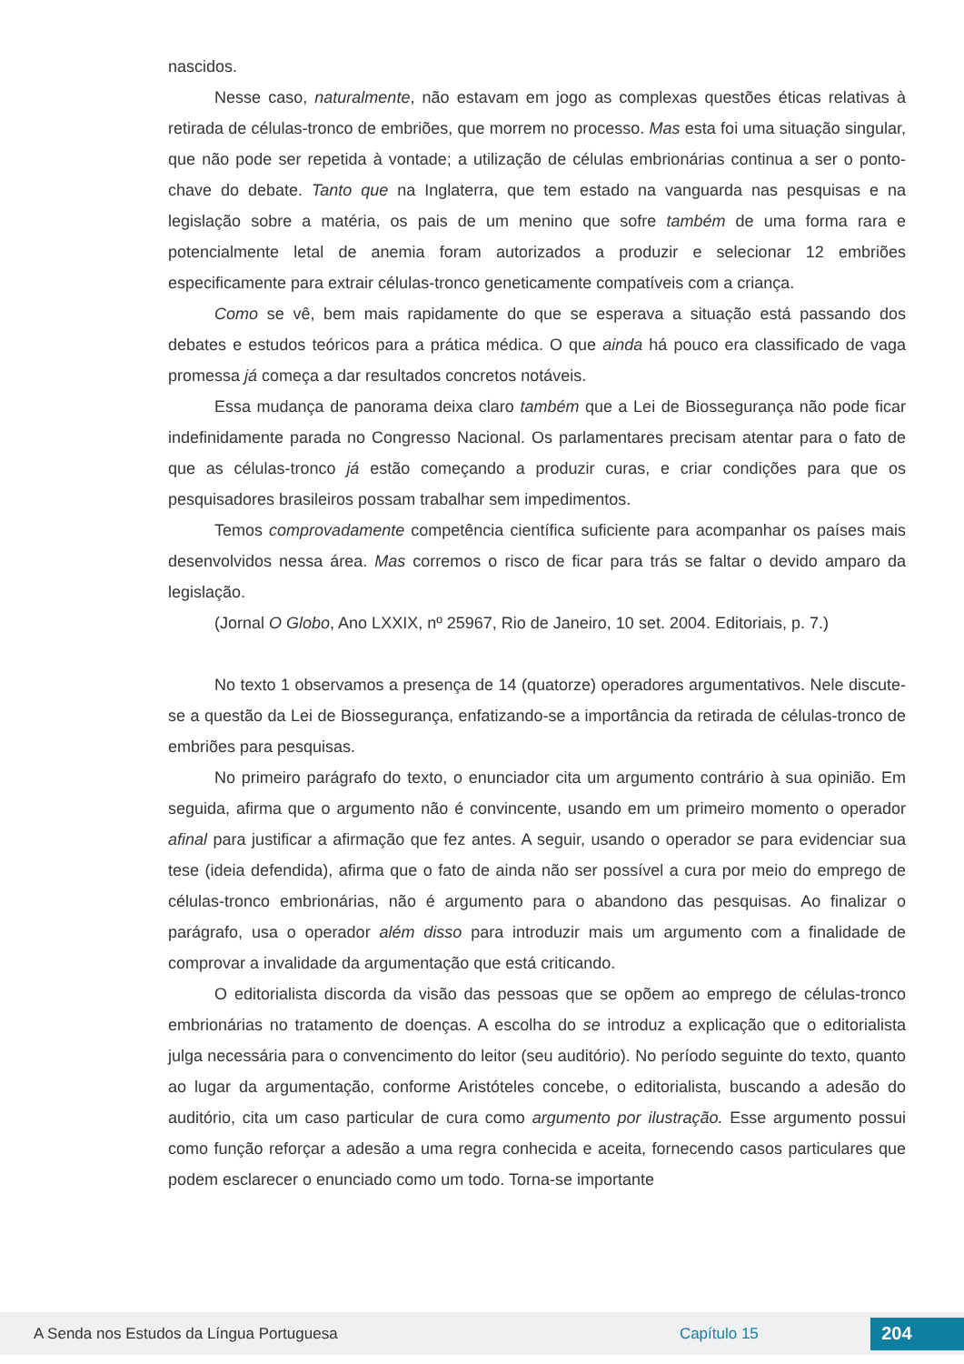nascidos.
Nesse caso, naturalmente, não estavam em jogo as complexas questões éticas relativas à retirada de células-tronco de embriões, que morrem no processo. Mas esta foi uma situação singular, que não pode ser repetida à vontade; a utilização de células embrionárias continua a ser o ponto-chave do debate. Tanto que na Inglaterra, que tem estado na vanguarda nas pesquisas e na legislação sobre a matéria, os pais de um menino que sofre também de uma forma rara e potencialmente letal de anemia foram autorizados a produzir e selecionar 12 embriões especificamente para extrair células-tronco geneticamente compatíveis com a criança.
Como se vê, bem mais rapidamente do que se esperava a situação está passando dos debates e estudos teóricos para a prática médica. O que ainda há pouco era classificado de vaga promessa já começa a dar resultados concretos notáveis.
Essa mudança de panorama deixa claro também que a Lei de Biossegurança não pode ficar indefinidamente parada no Congresso Nacional. Os parlamentares precisam atentar para o fato de que as células-tronco já estão começando a produzir curas, e criar condições para que os pesquisadores brasileiros possam trabalhar sem impedimentos.
Temos comprovadamente competência científica suficiente para acompanhar os países mais desenvolvidos nessa área. Mas corremos o risco de ficar para trás se faltar o devido amparo da legislação.
(Jornal O Globo, Ano LXXIX, nº 25967, Rio de Janeiro, 10 set. 2004. Editoriais, p. 7.)
No texto 1 observamos a presença de 14 (quatorze) operadores argumentativos. Nele discute-se a questão da Lei de Biossegurança, enfatizando-se a importância da retirada de células-tronco de embriões para pesquisas.
No primeiro parágrafo do texto, o enunciador cita um argumento contrário à sua opinião. Em seguida, afirma que o argumento não é convincente, usando em um primeiro momento o operador afinal para justificar a afirmação que fez antes. A seguir, usando o operador se para evidenciar sua tese (ideia defendida), afirma que o fato de ainda não ser possível a cura por meio do emprego de células-tronco embrionárias, não é argumento para o abandono das pesquisas. Ao finalizar o parágrafo, usa o operador além disso para introduzir mais um argumento com a finalidade de comprovar a invalidade da argumentação que está criticando.
O editorialista discorda da visão das pessoas que se opõem ao emprego de células-tronco embrionárias no tratamento de doenças. A escolha do se introduz a explicação que o editorialista julga necessária para o convencimento do leitor (seu auditório). No período seguinte do texto, quanto ao lugar da argumentação, conforme Aristóteles concebe, o editorialista, buscando a adesão do auditório, cita um caso particular de cura como argumento por ilustração. Esse argumento possui como função reforçar a adesão a uma regra conhecida e aceita, fornecendo casos particulares que podem esclarecer o enunciado como um todo. Torna-se importante
A Senda nos Estudos da Língua Portuguesa Capítulo 15 204